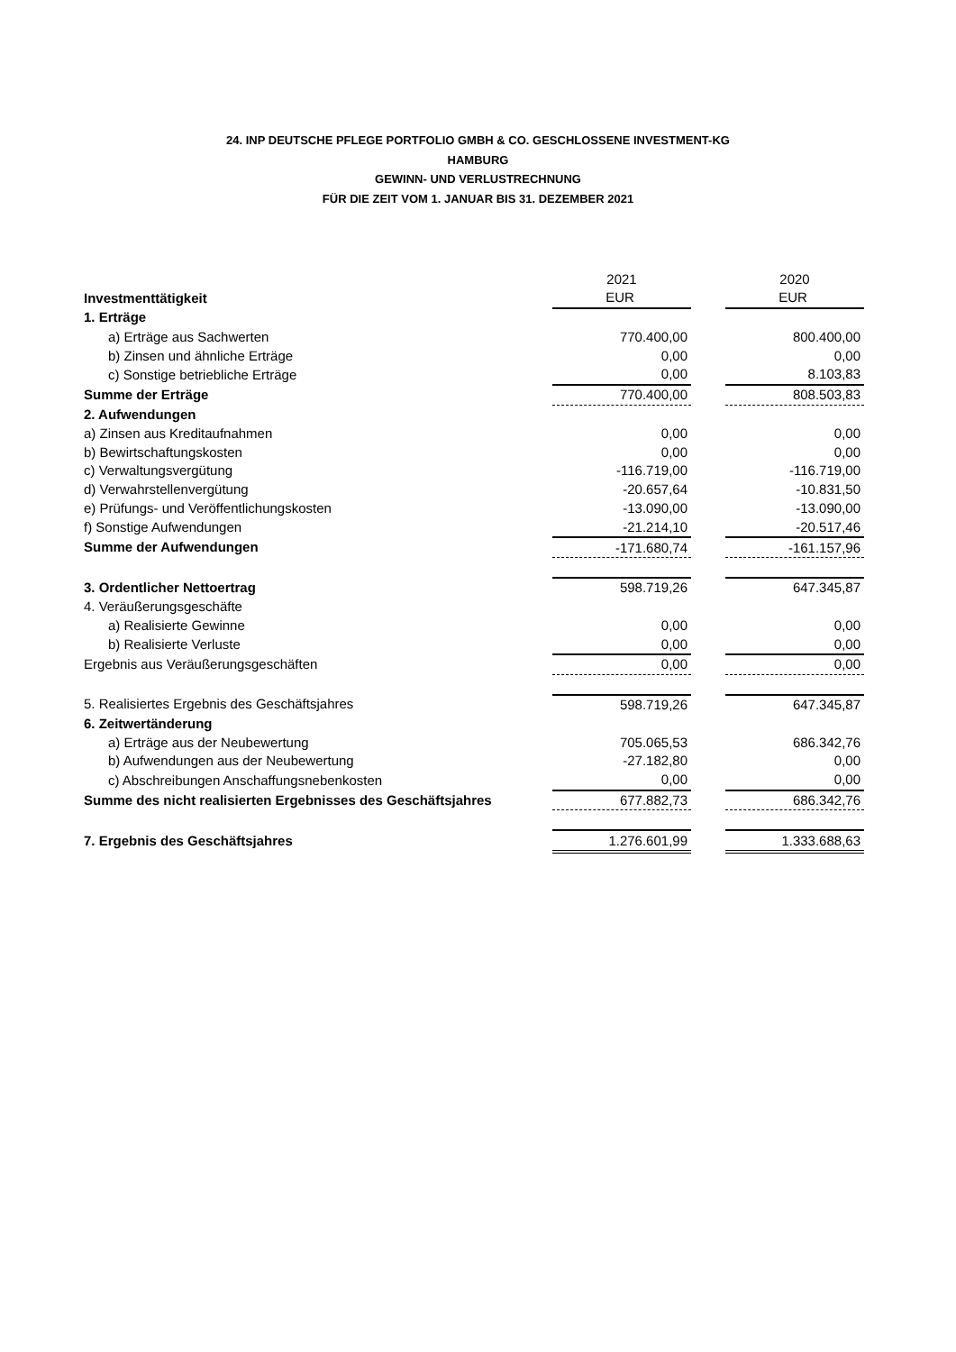24. INP DEUTSCHE PFLEGE PORTFOLIO GMBH & CO. GESCHLOSSENE INVESTMENT-KG
HAMBURG
GEWINN- UND VERLUSTRECHNUNG
FÜR DIE ZEIT VOM 1. JANUAR BIS 31. DEZEMBER 2021
| | 2021 | | 2020 |
| Investmenttätigkeit | EUR | | EUR |
| 1. Erträge | | | |
| a) Erträge aus Sachwerten | 770.400,00 | | 800.400,00 |
| b) Zinsen und ähnliche Erträge | 0,00 | | 0,00 |
| c) Sonstige betriebliche Erträge | 0,00 | | 8.103,83 |
| Summe der Erträge | 770.400,00 | | 808.503,83 |
| 2. Aufwendungen | | | |
| a) Zinsen aus Kreditaufnahmen | 0,00 | | 0,00 |
| b) Bewirtschaftungskosten | 0,00 | | 0,00 |
| c) Verwaltungsvergütung | -116.719,00 | | -116.719,00 |
| d) Verwahrstellenvergütung | -20.657,64 | | -10.831,50 |
| e) Prüfungs- und Veröffentlichungskosten | -13.090,00 | | -13.090,00 |
| f) Sonstige Aufwendungen | -21.214,10 | | -20.517,46 |
| Summe der Aufwendungen | -171.680,74 | | -161.157,96 |
| 3. Ordentlicher Nettoertrag | 598.719,26 | | 647.345,87 |
| 4. Veräußerungsgeschäfte | | | |
| a) Realisierte Gewinne | 0,00 | | 0,00 |
| b) Realisierte Verluste | 0,00 | | 0,00 |
| Ergebnis aus Veräußerungsgeschäften | 0,00 | | 0,00 |
| 5. Realisiertes Ergebnis des Geschäftsjahres | 598.719,26 | | 647.345,87 |
| 6. Zeitwertänderung | | | |
| a) Erträge aus der Neubewertung | 705.065,53 | | 686.342,76 |
| b) Aufwendungen aus der Neubewertung | -27.182,80 | | 0,00 |
| c) Abschreibungen Anschaffungsnebenkosten | 0,00 | | 0,00 |
| Summe des nicht realisierten Ergebnisses des Geschäftsjahres | 677.882,73 | | 686.342,76 |
| 7. Ergebnis des Geschäftsjahres | 1.276.601,99 | | 1.333.688,63 |